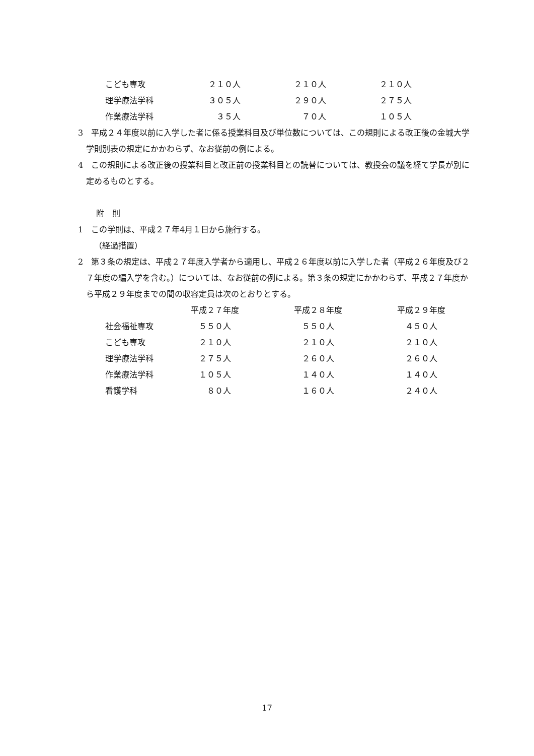| こども専攻 | ２１０人 | ２１０人 | ２１０人 |
| 理学療法学科 | ３０５人 | ２９０人 | ２７５人 |
| 作業療法学科 | ３５人 | ７０人 | １０５人 |
3　平成２４年度以前に入学した者に係る授業科目及び単位数については、この規則による改正後の金城大学学則別表の規定にかかわらず、なお従前の例による。
4　この規則による改正後の授業科目と改正前の授業科目との読替については、教授会の議を経て学長が別に定めるものとする。
附　則
1　この学則は、平成２７年4月１日から施行する。
（経過措置）
2　第３条の規定は、平成２７年度入学者から適用し、平成２６年度以前に入学した者（平成２６年度及び２７年度の編入学を含む。）については、なお従前の例による。第３条の規定にかかわらず、平成２７年度から平成２９年度までの間の収容定員は次のとおりとする。
| | 平成２７年度 | 平成２８年度 | 平成２９年度 |
| --- | --- | --- | --- |
| 社会福祉専攻 | ５５０人 | ５５０人 | ４５０人 |
| こども専攻 | ２１０人 | ２１０人 | ２１０人 |
| 理学療法学科 | ２７５人 | ２６０人 | ２６０人 |
| 作業療法学科 | １０５人 | １４０人 | １４０人 |
| 看護学科 | ８０人 | １６０人 | ２４０人 |
17